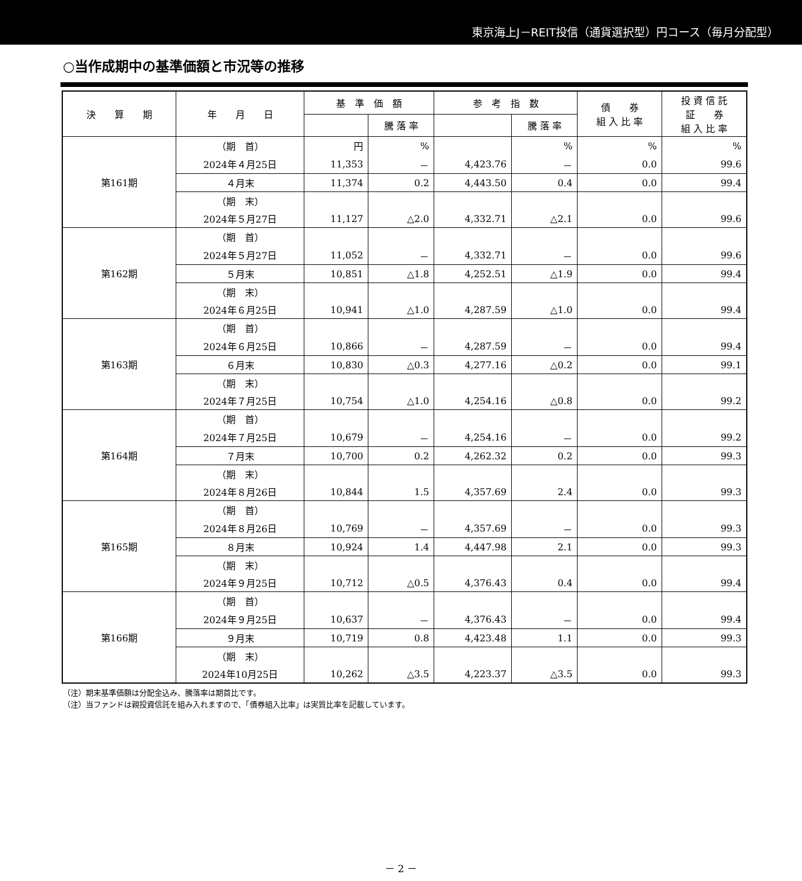東京海上J－REIT投信（通貨選択型）円コース（毎月分配型）
○当作成期中の基準価額と市況等の推移
| 決 算 期 | 年 月 日 | 基 準 価 額 | | 参 考 指 数 | | 債 券 組 入 比 率 | 投 資 信 託 証 券 組 入 比 率 |
| --- | --- | --- | --- | --- | --- | --- | --- |
| | | | 騰 落 率 | | 騰 落 率 | | |
| 第161期 | （期 首） | 円 | % | | % | % | % |
| | 2024年４月25日 | 11,353 | － | 4,423.76 | － | 0.0 | 99.6 |
| | ４月末 | 11,374 | 0.2 | 4,443.50 | 0.4 | 0.0 | 99.4 |
| | （期 末） | | | | | | |
| | 2024年５月27日 | 11,127 | △2.0 | 4,332.71 | △2.1 | 0.0 | 99.6 |
| 第162期 | （期 首） | | | | | | |
| | 2024年５月27日 | 11,052 | － | 4,332.71 | － | 0.0 | 99.6 |
| | ５月末 | 10,851 | △1.8 | 4,252.51 | △1.9 | 0.0 | 99.4 |
| | （期 末） | | | | | | |
| | 2024年６月25日 | 10,941 | △1.0 | 4,287.59 | △1.0 | 0.0 | 99.4 |
| 第163期 | （期 首） | | | | | | |
| | 2024年６月25日 | 10,866 | － | 4,287.59 | － | 0.0 | 99.4 |
| | ６月末 | 10,830 | △0.3 | 4,277.16 | △0.2 | 0.0 | 99.1 |
| | （期 末） | | | | | | |
| | 2024年７月25日 | 10,754 | △1.0 | 4,254.16 | △0.8 | 0.0 | 99.2 |
| 第164期 | （期 首） | | | | | | |
| | 2024年７月25日 | 10,679 | － | 4,254.16 | － | 0.0 | 99.2 |
| | ７月末 | 10,700 | 0.2 | 4,262.32 | 0.2 | 0.0 | 99.3 |
| | （期 末） | | | | | | |
| | 2024年８月26日 | 10,844 | 1.5 | 4,357.69 | 2.4 | 0.0 | 99.3 |
| 第165期 | （期 首） | | | | | | |
| | 2024年８月26日 | 10,769 | － | 4,357.69 | － | 0.0 | 99.3 |
| | ８月末 | 10,924 | 1.4 | 4,447.98 | 2.1 | 0.0 | 99.3 |
| | （期 末） | | | | | | |
| | 2024年９月25日 | 10,712 | △0.5 | 4,376.43 | 0.4 | 0.0 | 99.4 |
| 第166期 | （期 首） | | | | | | |
| | 2024年９月25日 | 10,637 | － | 4,376.43 | － | 0.0 | 99.4 |
| | ９月末 | 10,719 | 0.8 | 4,423.48 | 1.1 | 0.0 | 99.3 |
| | （期 末） | | | | | | |
| | 2024年10月25日 | 10,262 | △3.5 | 4,223.37 | △3.5 | 0.0 | 99.3 |
（注）期末基準価額は分配金込み、騰落率は期首比です。
（注）当ファンドは親投資信託を組み入れますので、「債券組入比率」は実質比率を記載しています。
－ 2 －